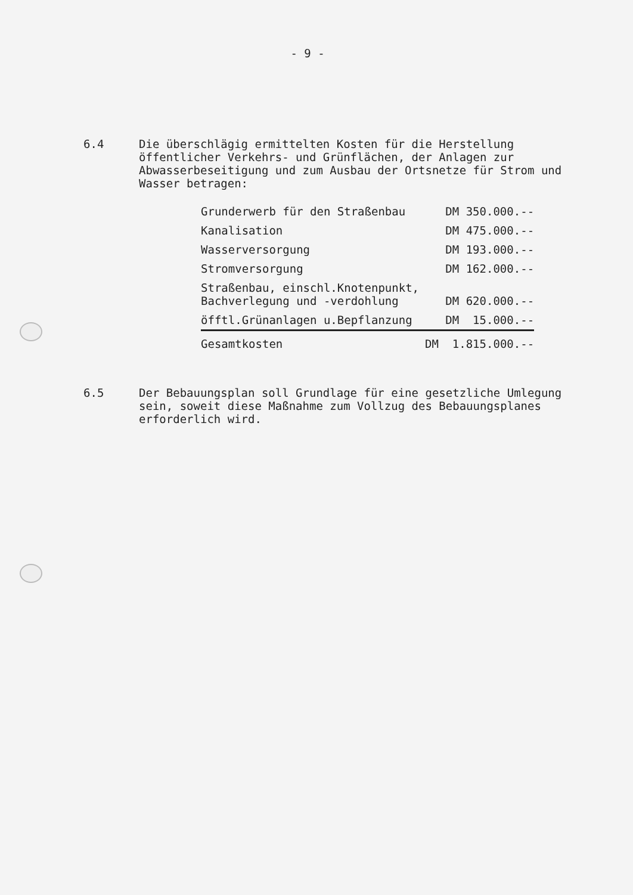- 9 -
6.4
Die überschlägig ermittelten Kosten für die Herstellung öffentlicher Verkehrs- und Grünflächen, der Anlagen zur Abwasserbeseitigung und zum Ausbau der Ortsnetze für Strom und Wasser betragen:
| Grunderwerb für den Straßenbau | DM 350.000.-- |
| Kanalisation | DM 475.000.-- |
| Wasserversorgung | DM 193.000.-- |
| Stromversorgung | DM 162.000.-- |
| Straßenbau, einschl.Knotenpunkt, Bachverlegung und -verdohlung | DM 620.000.-- |
| öfftl.Grünanlagen u.Bepflanzung | DM 15.000.-- |
| Gesamtkosten | DM 1.815.000.-- |
6.5
Der Bebauungsplan soll Grundlage für eine gesetzliche Umlegung sein, soweit diese Maßnahme zum Vollzug des Bebauungsplanes erforderlich wird.